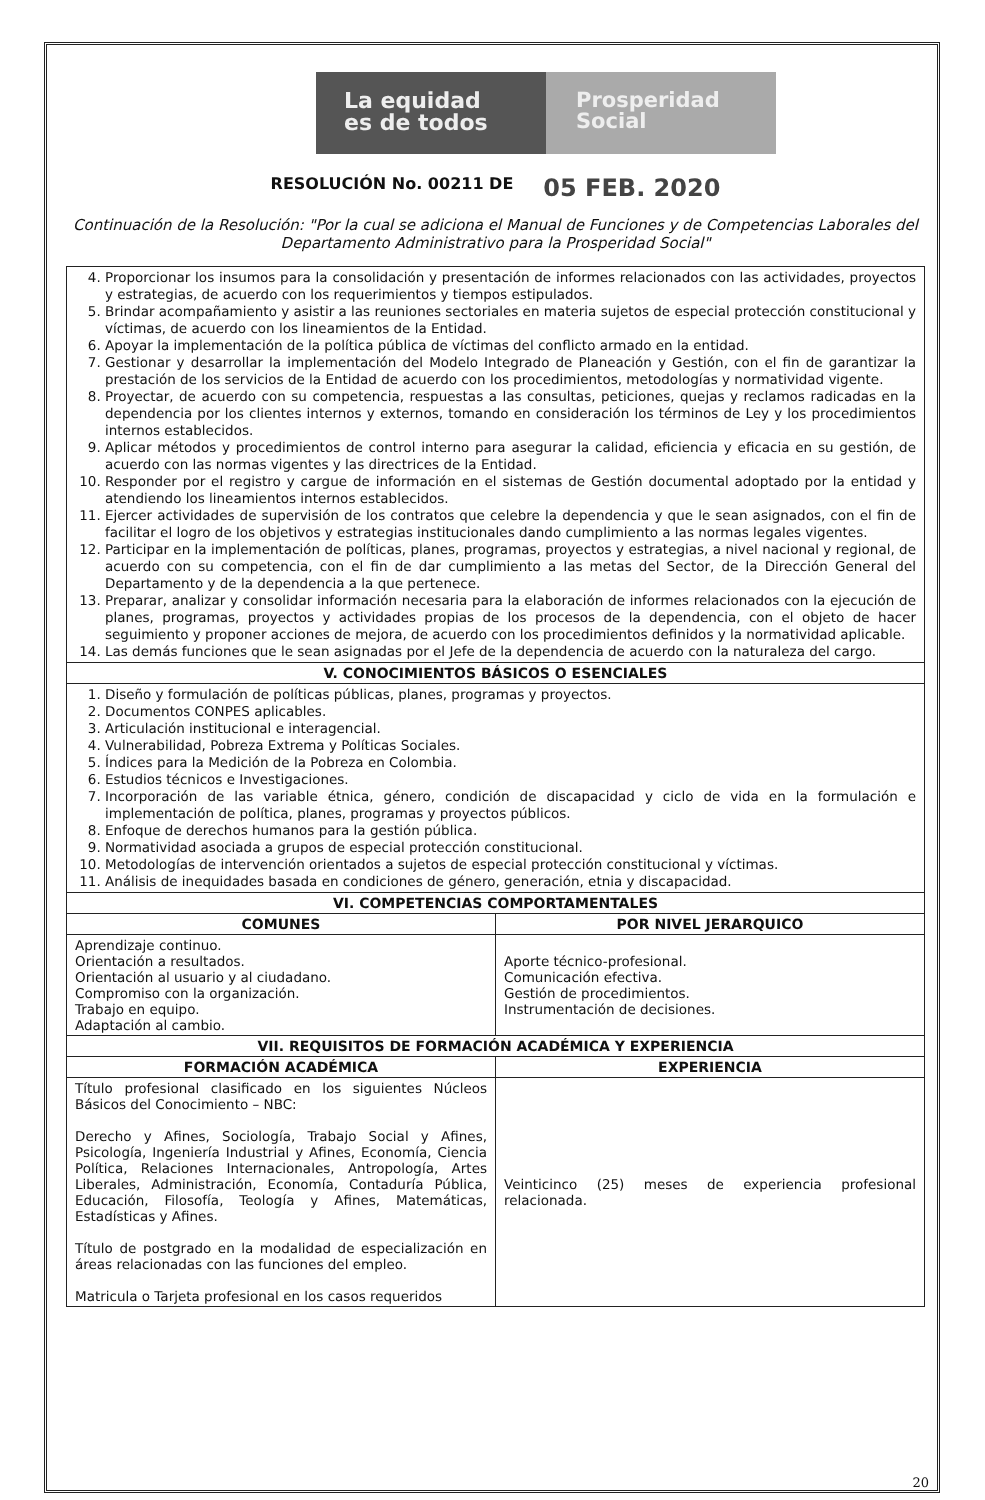La equidad
es de todos
Prosperidad
Social
RESOLUCIÓN No. 00211 DE 05 FEB. 2020
Continuación de la Resolución: "Por la cual se adiciona el Manual de Funciones y de Competencias Laborales del Departamento Administrativo para la Prosperidad Social"
| 4. Proporcionar los insumos para la consolidación y presentación de informes relacionados con las actividades, proyectos y estrategias, de acuerdo con los requerimientos y tiempos estipulados. 5. Brindar acompañamiento y asistir a las reuniones sectoriales en materia sujetos de especial protección constitucional y víctimas, de acuerdo con los lineamientos de la Entidad. 6. Apoyar la implementación de la política pública de víctimas del conflicto armado en la entidad. 7. Gestionar y desarrollar la implementación del Modelo Integrado de Planeación y Gestión, con el fin de garantizar la prestación de los servicios de la Entidad de acuerdo con los procedimientos, metodologías y normatividad vigente. 8. Proyectar, de acuerdo con su competencia, respuestas a las consultas, peticiones, quejas y reclamos radicadas en la dependencia por los clientes internos y externos, tomando en consideración los términos de Ley y los procedimientos internos establecidos. 9. Aplicar métodos y procedimientos de control interno para asegurar la calidad, eficiencia y eficacia en su gestión, de acuerdo con las normas vigentes y las directrices de la Entidad. 10. Responder por el registro y cargue de información en el sistemas de Gestión documental adoptado por la entidad y atendiendo los lineamientos internos establecidos. 11. Ejercer actividades de supervisión de los contratos que celebre la dependencia y que le sean asignados, con el fin de facilitar el logro de los objetivos y estrategias institucionales dando cumplimiento a las normas legales vigentes. 12. Participar en la implementación de políticas, planes, programas, proyectos y estrategias, a nivel nacional y regional, de acuerdo con su competencia, con el fin de dar cumplimiento a las metas del Sector, de la Dirección General del Departamento y de la dependencia a la que pertenece. 13. Preparar, analizar y consolidar información necesaria para la elaboración de informes relacionados con la ejecución de planes, programas, proyectos y actividades propias de los procesos de la dependencia, con el objeto de hacer seguimiento y proponer acciones de mejora, de acuerdo con los procedimientos definidos y la normatividad aplicable. 14. Las demás funciones que le sean asignadas por el Jefe de la dependencia de acuerdo con la naturaleza del cargo. | |
| V. CONOCIMIENTOS BÁSICOS O ESENCIALES | |
| 1. Diseño y formulación de políticas públicas, planes, programas y proyectos. 2. Documentos CONPES aplicables. 3. Articulación institucional e interagencial. 4. Vulnerabilidad, Pobreza Extrema y Políticas Sociales. 5. Índices para la Medición de la Pobreza en Colombia. 6. Estudios técnicos e Investigaciones. 7. Incorporación de las variable étnica, género, condición de discapacidad y ciclo de vida en la formulación e implementación de política, planes, programas y proyectos públicos. 8. Enfoque de derechos humanos para la gestión pública. 9. Normatividad asociada a grupos de especial protección constitucional. 10. Metodologías de intervención orientados a sujetos de especial protección constitucional y víctimas. 11. Análisis de inequidades basada en condiciones de género, generación, etnia y discapacidad. | |
| VI. COMPETENCIAS COMPORTAMENTALES | |
| COMUNES | POR NIVEL JERARQUICO |
| Aprendizaje continuo. Orientación a resultados. Orientación al usuario y al ciudadano. Compromiso con la organización. Trabajo en equipo. Adaptación al cambio. | Aporte técnico-profesional. Comunicación efectiva. Gestión de procedimientos. Instrumentación de decisiones. |
| VII. REQUISITOS DE FORMACIÓN ACADÉMICA Y EXPERIENCIA | |
| FORMACIÓN ACADÉMICA | EXPERIENCIA |
| Título profesional clasificado en los siguientes Núcleos Básicos del Conocimiento – NBC: Derecho y Afines, Sociología, Trabajo Social y Afines, Psicología, Ingeniería Industrial y Afines, Economía, Ciencia Política, Relaciones Internacionales, Antropología, Artes Liberales, Administración, Economía, Contaduría Pública, Educación, Filosofía, Teología y Afines, Matemáticas, Estadísticas y Afines. Título de postgrado en la modalidad de especialización en áreas relacionadas con las funciones del empleo. Matricula o Tarjeta profesional en los casos requeridos | Veinticinco (25) meses de experiencia profesional relacionada. |
20